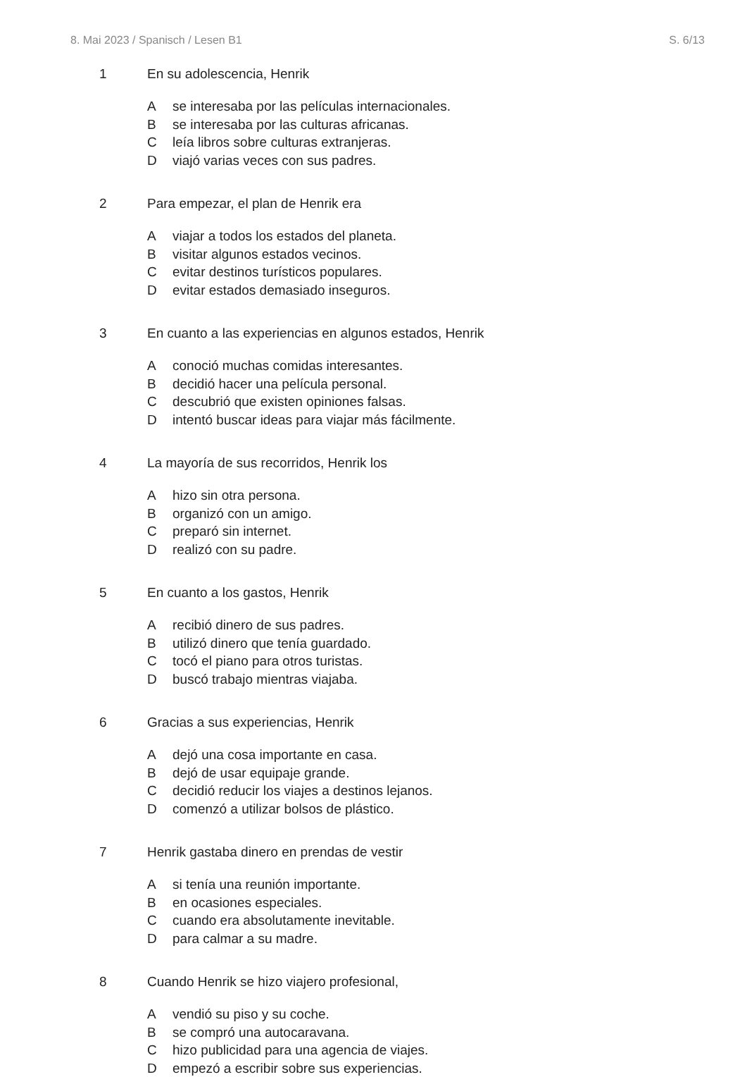8. Mai 2023 / Spanisch / Lesen B1 S. 6/13
1 En su adolescencia, Henrik
Ase interesaba por las películas internacionales.
Bse interesaba por las culturas africanas.
Cleía libros sobre culturas extranjeras.
Dviajó varias veces con sus padres.
2 Para empezar, el plan de Henrik era
Aviajar a todos los estados del planeta.
Bvisitar algunos estados vecinos.
Cevitar destinos turísticos populares.
Devitar estados demasiado inseguros.
3 En cuanto a las experiencias en algunos estados, Henrik
Aconoció muchas comidas interesantes.
Bdecidió hacer una película personal.
Cdescubrió que existen opiniones falsas.
Dintentó buscar ideas para viajar más fácilmente.
4 La mayoría de sus recorridos, Henrik los
Ahizo sin otra persona.
Borganizó con un amigo.
Cpreparó sin internet.
Drealizó con su padre.
5 En cuanto a los gastos, Henrik
Arecibió dinero de sus padres.
Butilizó dinero que tenía guardado.
Ctocó el piano para otros turistas.
Dbuscó trabajo mientras viajaba.
6 Gracias a sus experiencias, Henrik
Adejó una cosa importante en casa.
Bdejó de usar equipaje grande.
Cdecidió reducir los viajes a destinos lejanos.
Dcomenzó a utilizar bolsos de plástico.
7 Henrik gastaba dinero en prendas de vestir
Asi tenía una reunión importante.
Ben ocasiones especiales.
Ccuando era absolutamente inevitable.
Dpara calmar a su madre.
8 Cuando Henrik se hizo viajero profesional,
Avendió su piso y su coche.
Bse compró una autocaravana.
Chizo publicidad para una agencia de viajes.
Dempezó a escribir sobre sus experiencias.